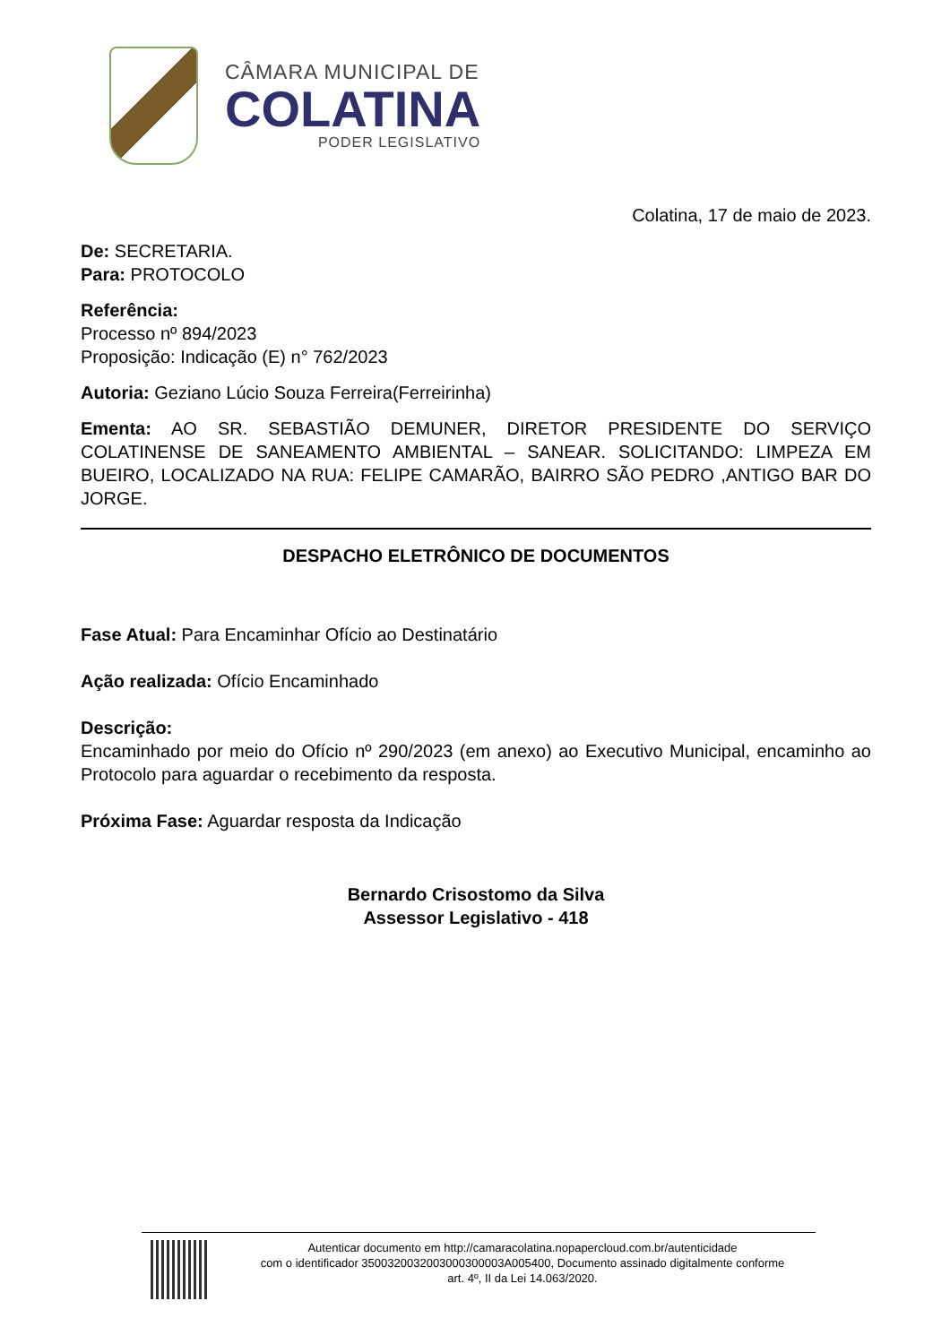CÂMARA MUNICIPAL DE
COLATINA
PODER LEGISLATIVO
Colatina, 17 de maio de 2023.
De: SECRETARIA.
Para: PROTOCOLO
Referência:
Processo nº 894/2023
Proposição: Indicação (E) n° 762/2023
Autoria: Geziano Lúcio Souza Ferreira(Ferreirinha)
Ementa: AO SR. SEBASTIÃO DEMUNER, DIRETOR PRESIDENTE DO SERVIÇO COLATINENSE DE SANEAMENTO AMBIENTAL – SANEAR. SOLICITANDO: LIMPEZA EM BUEIRO, LOCALIZADO NA RUA: FELIPE CAMARÃO, BAIRRO SÃO PEDRO ,ANTIGO BAR DO JORGE.
DESPACHO ELETRÔNICO DE DOCUMENTOS
Fase Atual: Para Encaminhar Ofício ao Destinatário
Ação realizada: Ofício Encaminhado
Descrição:
Encaminhado por meio do Ofício nº 290/2023 (em anexo) ao Executivo Municipal, encaminho ao Protocolo para aguardar o recebimento da resposta.
Próxima Fase: Aguardar resposta da Indicação
Bernardo Crisostomo da Silva
Assessor Legislativo - 418
Autenticar documento em http://camaracolatina.nopapercloud.com.br/autenticidade
com o identificador 3500320032003000300003A005400, Documento assinado digitalmente conforme
art. 4º, II da Lei 14.063/2020.